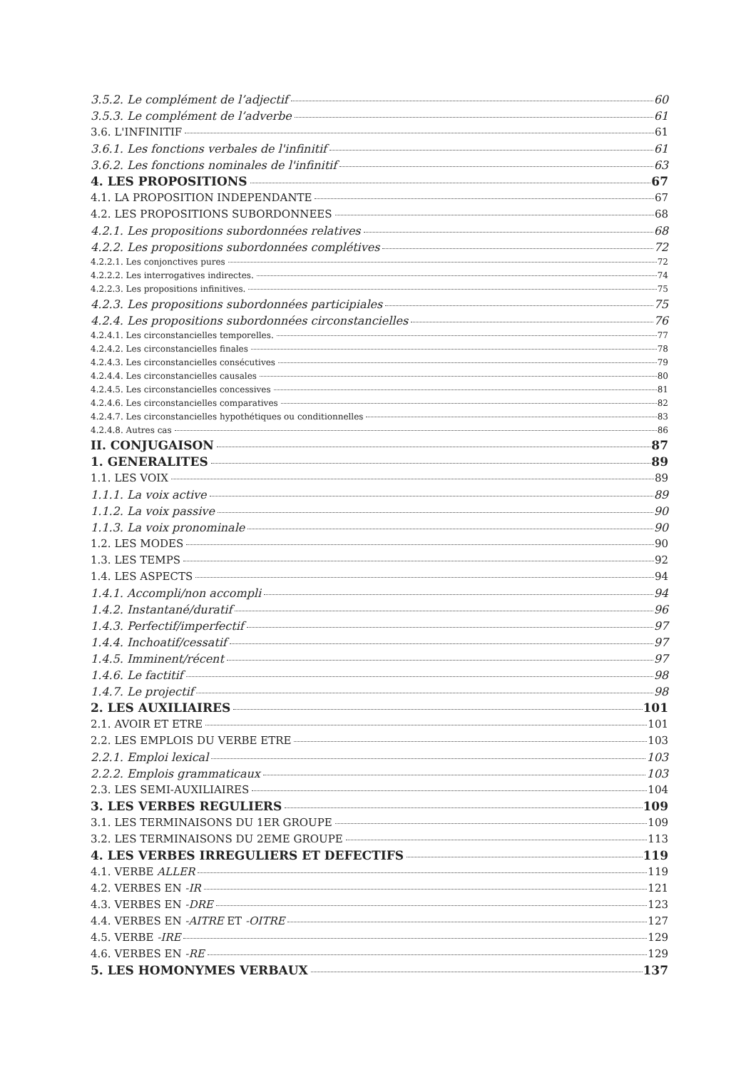3.5.2. Le complément de l’adjectif 60
3.5.3. Le complément de l’adverbe 61
3.6. L'INFINITIF 61
3.6.1. Les fonctions verbales de l'infinitif 61
3.6.2. Les fonctions nominales de l'infinitif 63
4. LES PROPOSITIONS 67
4.1. LA PROPOSITION INDEPENDANTE 67
4.2. LES PROPOSITIONS SUBORDONNEES 68
4.2.1. Les propositions subordonnées relatives 68
4.2.2. Les propositions subordonnées complétives 72
4.2.2.1. Les conjonctives pures 72
4.2.2.2. Les interrogatives indirectes. 74
4.2.2.3. Les propositions infinitives. 75
4.2.3. Les propositions subordonnées participiales 75
4.2.4. Les propositions subordonnées circonstancielles 76
4.2.4.1. Les circonstancielles temporelles. 77
4.2.4.2. Les circonstancielles finales 78
4.2.4.3. Les circonstancielles consécutives 79
4.2.4.4. Les circonstancielles causales 80
4.2.4.5. Les circonstancielles concessives 81
4.2.4.6. Les circonstancielles comparatives 82
4.2.4.7. Les circonstancielles hypothétiques ou conditionnelles 83
4.2.4.8. Autres cas 86
II. CONJUGAISON 87
1. GENERALITES 89
1.1. LES VOIX 89
1.1.1. La voix active 89
1.1.2. La voix passive 90
1.1.3. La voix pronominale 90
1.2. LES MODES 90
1.3. LES TEMPS 92
1.4. LES ASPECTS 94
1.4.1. Accompli/non accompli 94
1.4.2. Instantané/duratif 96
1.4.3. Perfectif/imperfectif 97
1.4.4. Inchoatif/cessatif 97
1.4.5. Imminent/récent 97
1.4.6. Le factitif 98
1.4.7. Le projectif 98
2. LES AUXILIAIRES 101
2.1. AVOIR ET ETRE 101
2.2. LES EMPLOIS DU VERBE ETRE 103
2.2.1. Emploi lexical 103
2.2.2. Emplois grammaticaux 103
2.3. LES SEMI-AUXILIAIRES 104
3. LES VERBES REGULIERS 109
3.1. LES TERMINAISONS DU 1ER GROUPE 109
3.2. LES TERMINAISONS DU 2EME GROUPE 113
4. LES VERBES IRREGULIERS ET DEFECTIFS 119
4.1. VERBE ALLER 119
4.2. VERBES EN -IR 121
4.3. VERBES EN -DRE 123
4.4. VERBES EN -AITRE ET -OITRE 127
4.5. VERBE -IRE 129
4.6. VERBES EN -RE 129
5. LES HOMONYMES VERBAUX 137